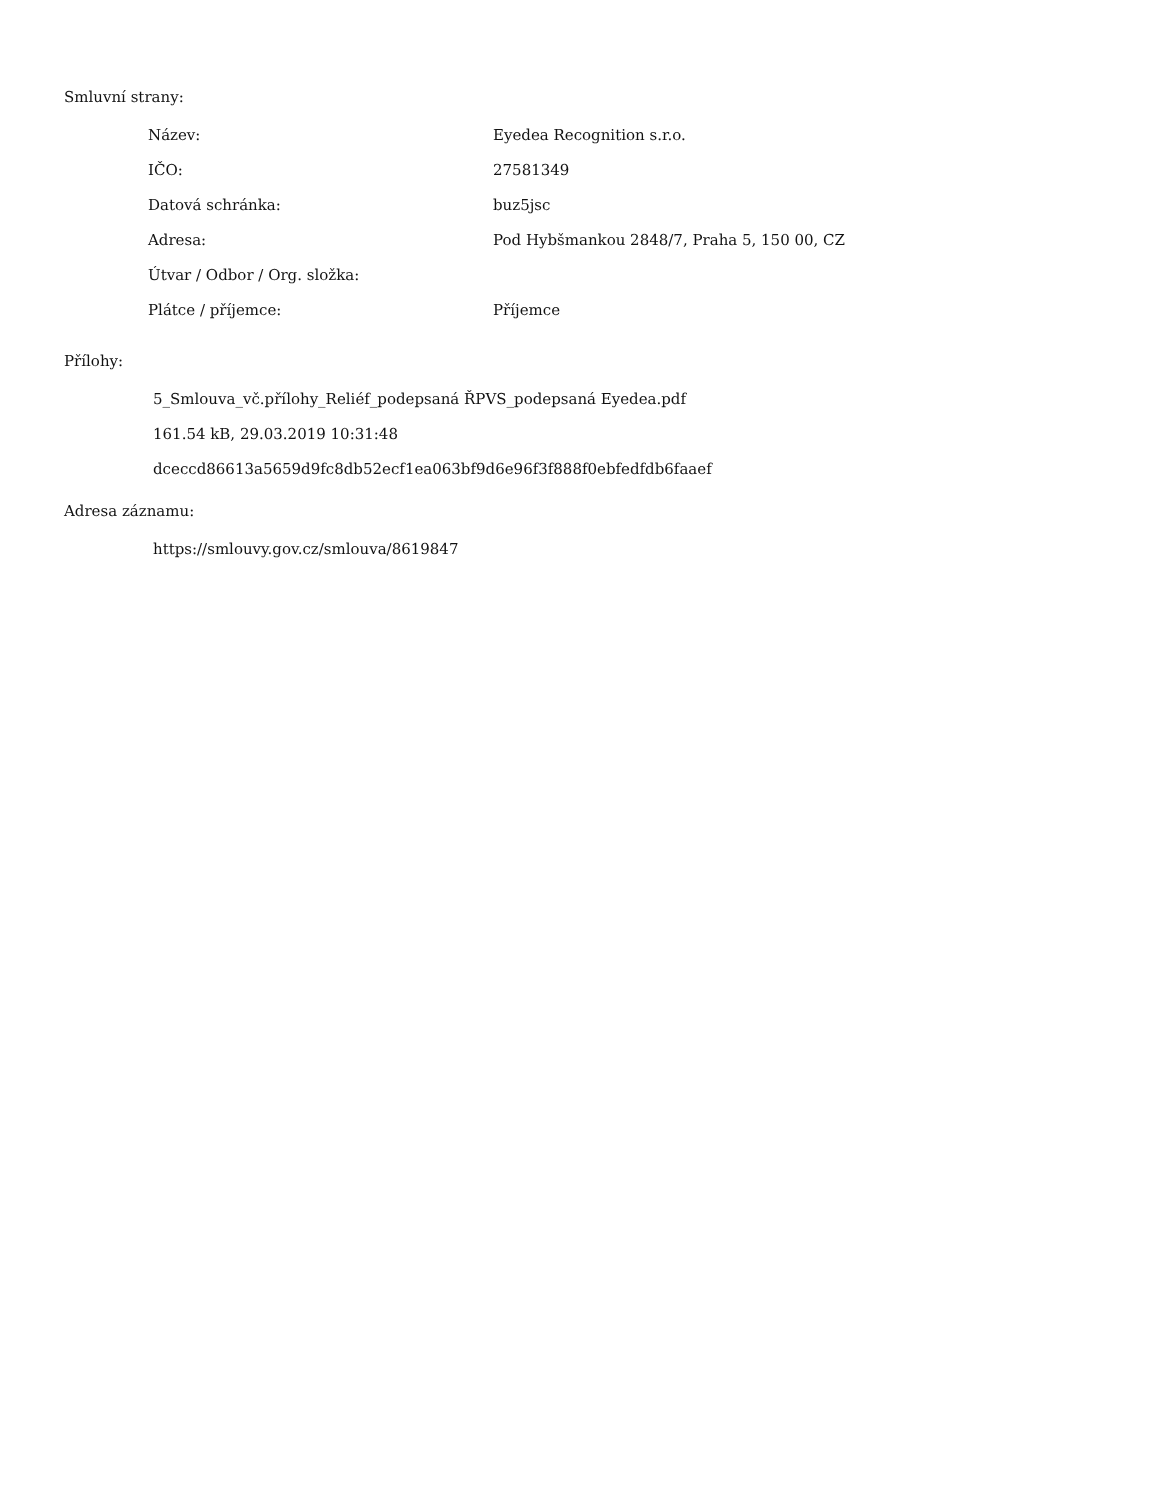Smluvní strany:
| Název: | Eyedea Recognition s.r.o. |
| IČO: | 27581349 |
| Datová schránka: | buz5jsc |
| Adresa: | Pod Hybšmankou 2848/7, Praha 5, 150 00, CZ |
| Útvar / Odbor / Org. složka: | |
| Plátce / příjemce: | Příjemce |
Přílohy:
5_Smlouva_vč.přílohy_Reliéf_podepsaná ŘPVS_podepsaná Eyedea.pdf
161.54 kB, 29.03.2019 10:31:48
dceccd86613a5659d9fc8db52ecf1ea063bf9d6e96f3f888f0ebfedfdb6faaef
Adresa záznamu:
https://smlouvy.gov.cz/smlouva/8619847